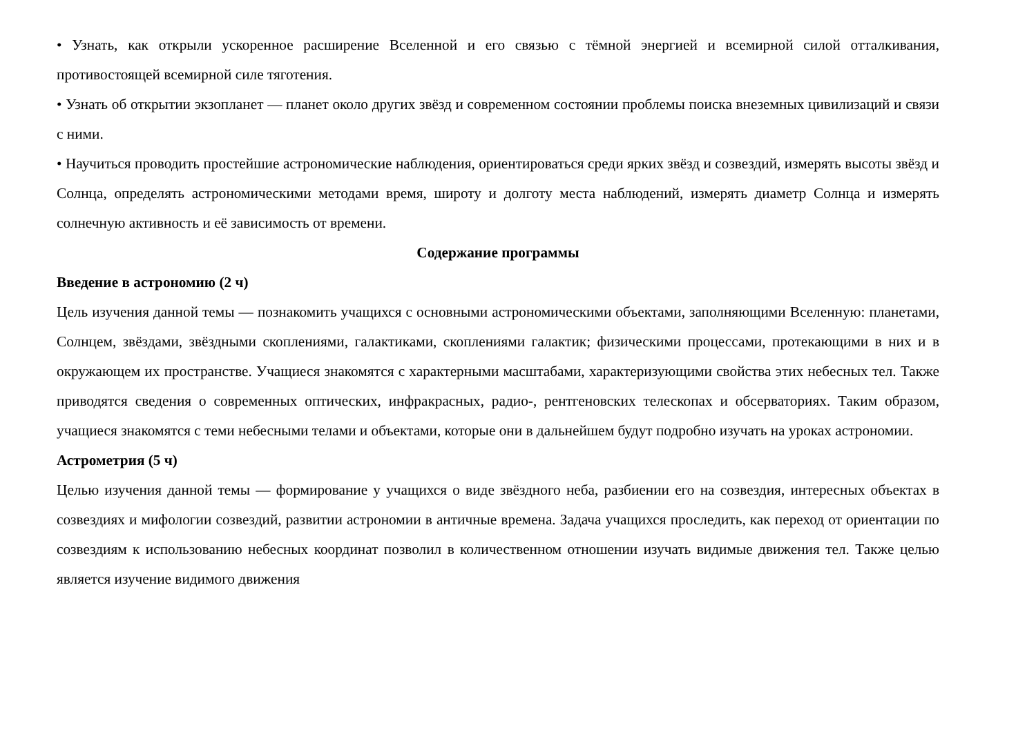• Узнать, как открыли ускоренное расширение Вселенной и его связью с тёмной энергией и всемирной силой отталкивания, противостоящей всемирной силе тяготения.
• Узнать об открытии экзопланет — планет около других звёзд и современном состоянии проблемы поиска внеземных цивилизаций и связи с ними.
• Научиться проводить простейшие астрономические наблюдения, ориентироваться среди ярких звёзд и созвездий, измерять высоты звёзд и Солнца, определять астрономическими методами время, широту и долготу места наблюдений, измерять диаметр Солнца и измерять солнечную активность и её зависимость от времени.
Содержание программы
Введение в астрономию (2 ч)
Цель изучения данной темы — познакомить учащихся с основными астрономическими объектами, заполняющими Вселенную: планетами, Солнцем, звёздами, звёздными скоплениями, галактиками, скоплениями галактик; физическими процессами, протекающими в них и в окружающем их пространстве. Учащиеся знакомятся с характерными масштабами, характеризующими свойства этих небесных тел. Также приводятся сведения о современных оптических, инфракрасных, радио-, рентгеновских телескопах и обсерваториях. Таким образом, учащиеся знакомятся с теми небесными телами и объектами, которые они в дальнейшем будут подробно изучать на уроках астрономии.
Астрометрия (5 ч)
Целью изучения данной темы — формирование у учащихся о виде звёздного неба, разбиении его на созвездия, интересных объектах в созвездиях и мифологии созвездий, развитии астрономии в античные времена. Задача учащихся проследить, как переход от ориентации по созвездиям к использованию небесных координат позволил в количественном отношении изучать видимые движения тел. Также целью является изучение видимого движения